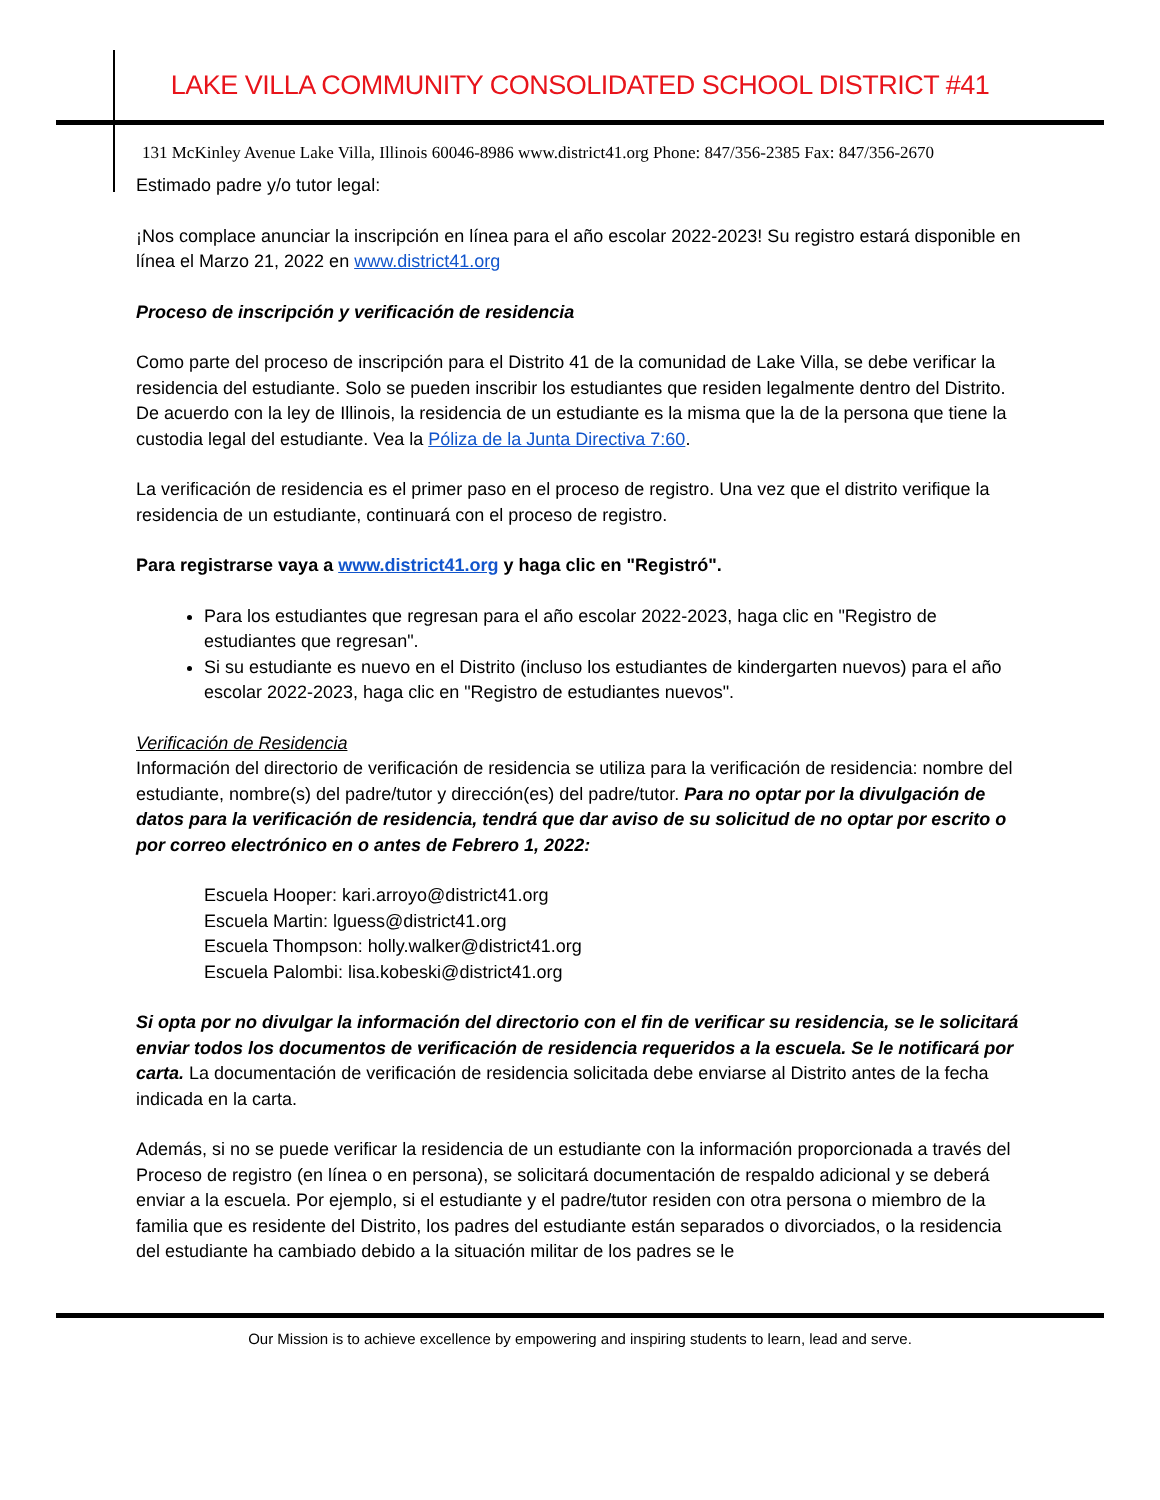LAKE VILLA COMMUNITY CONSOLIDATED SCHOOL DISTRICT #41
131 McKinley Avenue Lake Villa, Illinois 60046-8986 www.district41.org Phone: 847/356-2385 Fax: 847/356-2670
Estimado padre y/o tutor legal:
¡Nos complace anunciar la inscripción en línea para el año escolar 2022-2023! Su registro estará disponible en línea el Marzo 21, 2022 en www.district41.org
Proceso de inscripción y verificación de residencia
Como parte del proceso de inscripción para el Distrito 41 de la comunidad de Lake Villa, se debe verificar la residencia del estudiante. Solo se pueden inscribir los estudiantes que residen legalmente dentro del Distrito. De acuerdo con la ley de Illinois, la residencia de un estudiante es la misma que la de la persona que tiene la custodia legal del estudiante. Vea la Póliza de la Junta Directiva 7:60.
La verificación de residencia es el primer paso en el proceso de registro. Una vez que el distrito verifique la residencia de un estudiante, continuará con el proceso de registro.
Para registrarse vaya a www.district41.org y haga clic en "Registró".
Para los estudiantes que regresan para el año escolar 2022-2023, haga clic en "Registro de estudiantes que regresan".
Si su estudiante es nuevo en el Distrito (incluso los estudiantes de kindergarten nuevos) para el año escolar 2022-2023, haga clic en "Registro de estudiantes nuevos".
Verificación de Residencia
Información del directorio de verificación de residencia se utiliza para la verificación de residencia: nombre del estudiante, nombre(s) del padre/tutor y dirección(es) del padre/tutor. Para no optar por la divulgación de datos para la verificación de residencia, tendrá que dar aviso de su solicitud de no optar por escrito o por correo electrónico en o antes de Febrero 1, 2022:
Escuela Hooper: kari.arroyo@district41.org
Escuela Martin: lguess@district41.org
Escuela Thompson: holly.walker@district41.org
Escuela Palombi: lisa.kobeski@district41.org
Si opta por no divulgar la información del directorio con el fin de verificar su residencia, se le solicitará enviar todos los documentos de verificación de residencia requeridos a la escuela. Se le notificará por carta. La documentación de verificación de residencia solicitada debe enviarse al Distrito antes de la fecha indicada en la carta.
Además, si no se puede verificar la residencia de un estudiante con la información proporcionada a través del Proceso de registro (en línea o en persona), se solicitará documentación de respaldo adicional y se deberá enviar a la escuela. Por ejemplo, si el estudiante y el padre/tutor residen con otra persona o miembro de la familia que es residente del Distrito, los padres del estudiante están separados o divorciados, o la residencia del estudiante ha cambiado debido a la situación militar de los padres se le
Our Mission is to achieve excellence by empowering and inspiring students to learn, lead and serve.